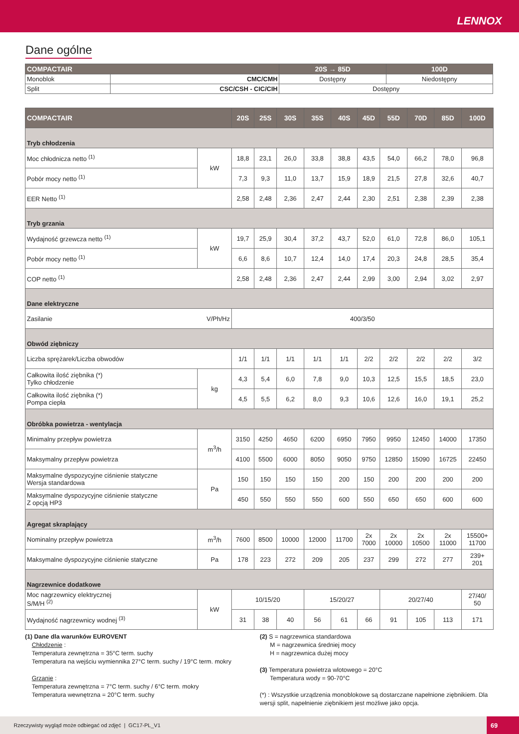LENNOX
Dane ogólne
| COMPACTAIR | | 20S → 85D | 100D |
| --- | --- | --- | --- |
| Monoblok | CMC/CMH | Dostępny | Niedostępny |
| Split | CSC/CSH - CIC/CIH | Dostępny | |
| COMPACTAIR | | 20S | 25S | 30S | 35S | 40S | 45D | 55D | 70D | 85D | 100D |
| --- | --- | --- | --- | --- | --- | --- | --- | --- | --- | --- | --- |
| Tryb chłodzenia | | | | | | | | | | | |
| Moc chłodnicza netto <sup>(1)</sup> | kW | 18,8 | 23,1 | 26,0 | 33,8 | 38,8 | 43,5 | 54,0 | 66,2 | 78,0 | 96,8 |
| Pobór mocy netto <sup>(1)</sup> | | 7,3 | 9,3 | 11,0 | 13,7 | 15,9 | 18,9 | 21,5 | 27,8 | 32,6 | 40,7 |
| EER Netto <sup>(1)</sup> | | 2,58 | 2,48 | 2,36 | 2,47 | 2,44 | 2,30 | 2,51 | 2,38 | 2,39 | 2,38 |
| Tryb grzania | | | | | | | | | | | |
| Wydajność grzewcza netto <sup>(1)</sup> | kW | 19,7 | 25,9 | 30,4 | 37,2 | 43,7 | 52,0 | 61,0 | 72,8 | 86,0 | 105,1 |
| Pobór mocy netto <sup>(1)</sup> | | 6,6 | 8,6 | 10,7 | 12,4 | 14,0 | 17,4 | 20,3 | 24,8 | 28,5 | 35,4 |
| COP netto <sup>(1)</sup> | | 2,58 | 2,48 | 2,36 | 2,47 | 2,44 | 2,99 | 3,00 | 2,94 | 3,02 | 2,97 |
| Dane elektryczne | | | | | | | | | | | |
| Zasilanie | V/Ph/Hz | 400/3/50 | | | | | | | | | |
| Obwód ziębniczy | | | | | | | | | | | |
| Liczba sprężarek/Liczba obwodów | | 1/1 | 1/1 | 1/1 | 1/1 | 1/1 | 2/2 | 2/2 | 2/2 | 2/2 | 3/2 |
| Całkowita ilość ziębnika (*) Tylko chłodzenie | kg | 4,3 | 5,4 | 6,0 | 7,8 | 9,0 | 10,3 | 12,5 | 15,5 | 18,5 | 23,0 |
| Całkowita ilość ziębnika (*) Pompa ciepła | | 4,5 | 5,5 | 6,2 | 8,0 | 9,3 | 10,6 | 12,6 | 16,0 | 19,1 | 25,2 |
| Obróbka powietrza - wentylacja | | | | | | | | | | | |
| Minimalny przepływ powietrza | m<sup>3</sup>/h | 3150 | 4250 | 4650 | 6200 | 6950 | 7950 | 9950 | 12450 | 14000 | 17350 |
| Maksymalny przepływ powietrza | | 4100 | 5500 | 6000 | 8050 | 9050 | 9750 | 12850 | 15090 | 16725 | 22450 |
| Maksymalne dyspozycyjne ciśnienie statyczne Wersja standardowa | Pa | 150 | 150 | 150 | 150 | 200 | 150 | 200 | 200 | 200 | 200 |
| Maksymalne dyspozycyjne ciśnienie statyczne Z opcją HP3 | | 450 | 550 | 550 | 550 | 600 | 550 | 650 | 650 | 600 | 600 |
| Agregat skraplający | | | | | | | | | | | |
| Nominalny przepływ powietrza | m<sup>3</sup>/h | 7600 | 8500 | 10000 | 12000 | 11700 | 2x 7000 | 2x 10000 | 2x 10500 | 2x 11000 | 15500+ 11700 |
| Maksymalne dyspozycyjne ciśnienie statyczne | Pa | 178 | 223 | 272 | 209 | 205 | 237 | 299 | 272 | 277 | 239+ 201 |
| Nagrzewnice dodatkowe | | | | | | | | | | | |
| Moc nagrzewnicy elektrycznej S/M/H <sup>(2)</sup> | kW | 10/15/20 | | | 15/20/27 | | | 20/27/40 | | | 27/40/ 50 |
| Wydajność nagrzewnicy wodnej <sup>(3)</sup> | | 31 | 38 | 40 | 56 | 61 | 66 | 91 | 105 | 113 | 171 |
(1) Dane dla warunków EUROVENT
Chłodzenie :
Temperatura zewnętrzna = 35°C term. suchy
Temperatura na wejściu wymiennika 27°C term. suchy / 19°C term. mokry
Grzanie :
Temperatura zewnętrzna = 7°C term. suchy / 6°C term. mokry
Temperatura wewnętrzna = 20°C term. suchy
(2) S = nagrzewnica standardowa
M = nagrzewnica średniej mocy
H = nagrzewnica dużej mocy
(3) Temperatura powietrza wlotowego = 20°C
Temperatura wody = 90-70°C
(*) : Wszystkie urządzenia monoblokowe są dostarczane napełnione ziębnikiem. Dla wersji split, napełnienie ziębnikiem jest możliwe jako opcja.
Rzeczywisty wygląd może odbiegać od zdjęć | GC17-PL_V1
69